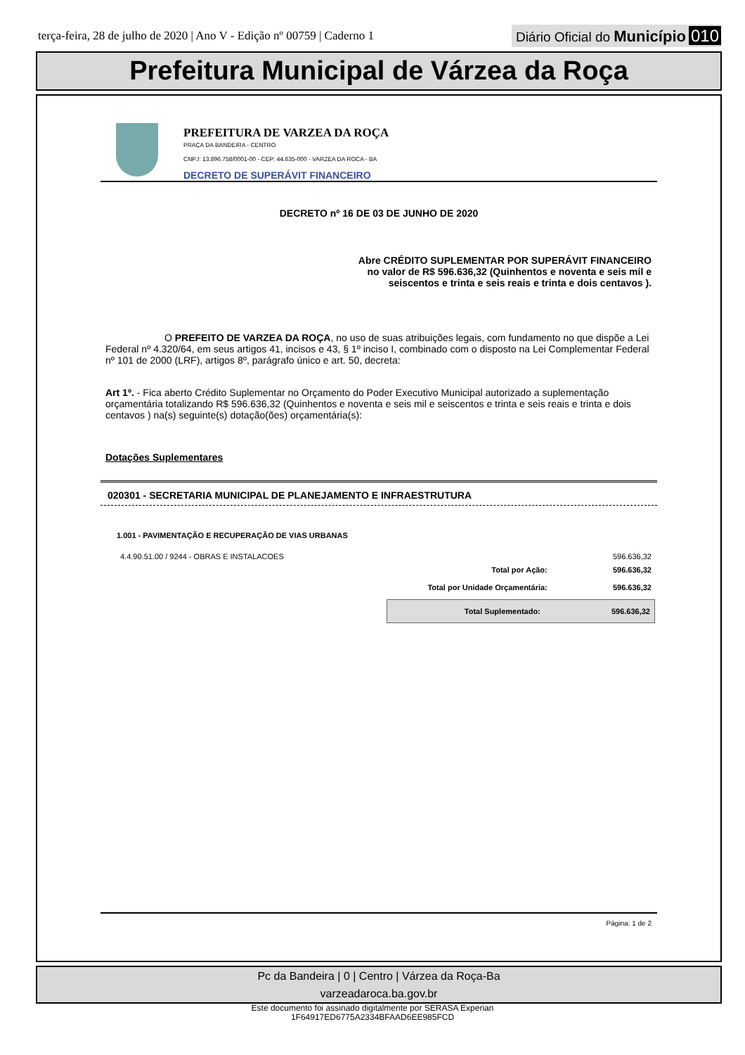terça-feira, 28 de julho de 2020 | Ano V - Edição nº 00759 | Caderno 1
Diário Oficial do Município 010
Prefeitura Municipal de Várzea da Roça
PREFEITURA DE VARZEA DA ROÇA
PRAÇA DA BANDEIRA - CENTRO
CNPJ: 13.896.758/0001-00 - CEP: 44.635-000 - VARZEA DA ROCA - BA
DECRETO DE SUPERÁVIT FINANCEIRO
DECRETO nº 16 DE 03 DE JUNHO DE 2020
Abre CRÉDITO SUPLEMENTAR POR SUPERÁVIT FINANCEIRO
no valor de R$ 596.636,32 (Quinhentos e noventa e seis mil e
seiscentos e trinta e seis reais e trinta e dois centavos ).
O PREFEITO DE VARZEA DA ROÇA, no uso de suas atribuições legais, com fundamento no que dispõe a Lei Federal nº 4.320/64, em seus artigos 41, incisos e 43, § 1º inciso I, combinado com o disposto na Lei Complementar Federal nº 101 de 2000 (LRF), artigos 8º, parágrafo único e art. 50, decreta:
Art 1º. - Fica aberto Crédito Suplementar no Orçamento do Poder Executivo Municipal autorizado a suplementação orçamentária totalizando R$ 596.636,32 (Quinhentos e noventa e seis mil e seiscentos e trinta e seis reais e trinta e dois centavos ) na(s) seguinte(s) dotação(ões) orçamentária(s):
Dotações Suplementares
020301 - SECRETARIA MUNICIPAL DE PLANEJAMENTO E INFRAESTRUTURA
1.001 - PAVIMENTAÇÃO E RECUPERAÇÃO DE VIAS URBANAS
| 4.4.90.51.00 / 9244 - OBRAS E INSTALACOES | 596.636,32 |
| Total por Ação: | 596.636,32 |
| Total por Unidade Orçamentária: | 596.636,32 |
| Total Suplementado: | 596.636,32 |
Página: 1 de 2
Pc da Bandeira | 0 | Centro | Várzea da Roça-Ba
varzeadaroca.ba.gov.br
Este documento foi assinado digitalmente por SERASA Experian
1F64917ED6775A2334BFAAD6EE985FCD